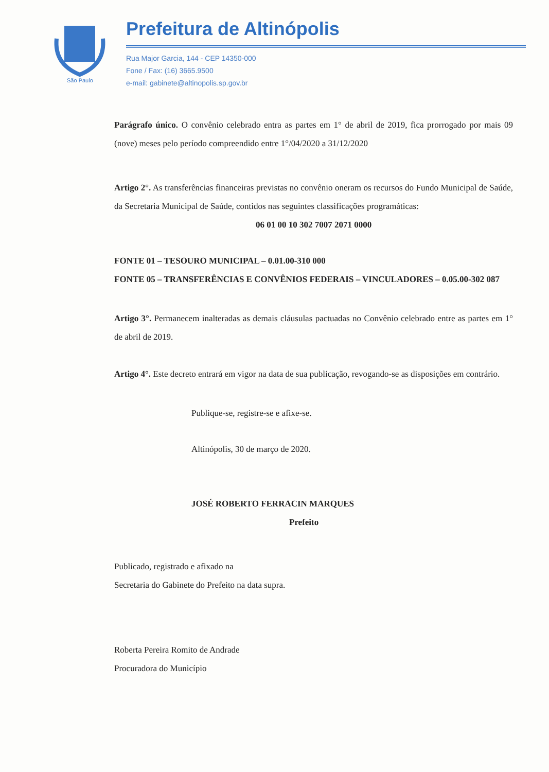São Paulo
Prefeitura de Altinópolis
Rua Major Garcia, 144 - CEP 14350-000
Fone / Fax: (16) 3665.9500
e-mail: gabinete@altinopolis.sp.gov.br
Parágrafo único. O convênio celebrado entra as partes em 1° de abril de 2019, fica prorrogado por mais 09 (nove) meses pelo período compreendido entre 1°/04/2020 a 31/12/2020
Artigo 2°. As transferências financeiras previstas no convênio oneram os recursos do Fundo Municipal de Saúde, da Secretaria Municipal de Saúde, contidos nas seguintes classificações programáticas:
06 01 00 10 302 7007 2071 0000
FONTE 01 – TESOURO MUNICIPAL – 0.01.00-310 000
FONTE 05 – TRANSFERÊNCIAS E CONVÊNIOS FEDERAIS – VINCULADORES – 0.05.00-302 087
Artigo 3°. Permanecem inalteradas as demais cláusulas pactuadas no Convênio celebrado entre as partes em 1° de abril de 2019.
Artigo 4°. Este decreto entrará em vigor na data de sua publicação, revogando-se as disposições em contrário.
Publique-se, registre-se e afixe-se.
Altinópolis, 30 de março de 2020.
JOSÉ ROBERTO FERRACIN MARQUES
Prefeito
Publicado, registrado e afixado na
Secretaria do Gabinete do Prefeito na data supra.
Roberta Pereira Romito de Andrade
Procuradora do Município